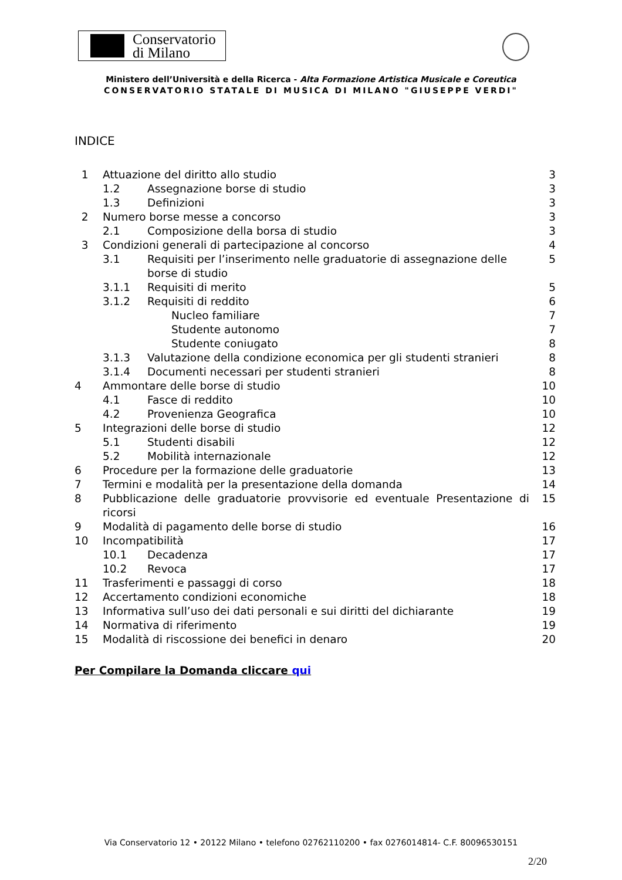Conservatorio
di Milano
Ministero dell’Università e della Ricerca - Alta Formazione Artistica Musicale e Coreutica
CONSERVATORIO STATALE DI MUSICA DI MILANO "GIUSEPPE VERDI"
INDICE
| 1 | Attuazione del diritto allo studio | | 3 |
| | 1.2 | Assegnazione borse di studio | 3 |
| | 1.3 | Definizioni | 3 |
| 2 | Numero borse messe a concorso | | 3 |
| | 2.1 | Composizione della borsa di studio | 3 |
| 3 | Condizioni generali di partecipazione al concorso | | 4 |
| | 3.1 | Requisiti per l’inserimento nelle graduatorie di assegnazione delle borse di studio | 5 |
| | 3.1.1 | Requisiti di merito | 5 |
| | 3.1.2 | Requisiti di reddito | 6 |
| | | Nucleo familiare | 7 |
| | | Studente autonomo | 7 |
| | | Studente coniugato | 8 |
| | 3.1.3 | Valutazione della condizione economica per gli studenti stranieri | 8 |
| | 3.1.4 | Documenti necessari per studenti stranieri | 8 |
| 4 | Ammontare delle borse di studio | | 10 |
| | 4.1 | Fasce di reddito | 10 |
| | 4.2 | Provenienza Geografica | 10 |
| 5 | Integrazioni delle borse di studio | | 12 |
| | 5.1 | Studenti disabili | 12 |
| | 5.2 | Mobilità internazionale | 12 |
| 6 | Procedure per la formazione delle graduatorie | | 13 |
| 7 | Termini e modalità per la presentazione della domanda | | 14 |
| 8 | Pubblicazione delle graduatorie provvisorie ed eventuale Presentazione di ricorsi | | 15 |
| 9 | Modalità di pagamento delle borse di studio | | 16 |
| 10 | Incompatibilità | | 17 |
| | 10.1 | Decadenza | 17 |
| | 10.2 | Revoca | 17 |
| 11 | Trasferimenti e passaggi di corso | | 18 |
| 12 | Accertamento condizioni economiche | | 18 |
| 13 | Informativa sull’uso dei dati personali e sui diritti del dichiarante | | 19 |
| 14 | Normativa di riferimento | | 19 |
| 15 | Modalità di riscossione dei benefici in denaro | | 20 |
Per Compilare la Domanda cliccare qui
Via Conservatorio 12 • 20122 Milano • telefono 02762110200 • fax 0276014814- C.F. 80096530151
2/20